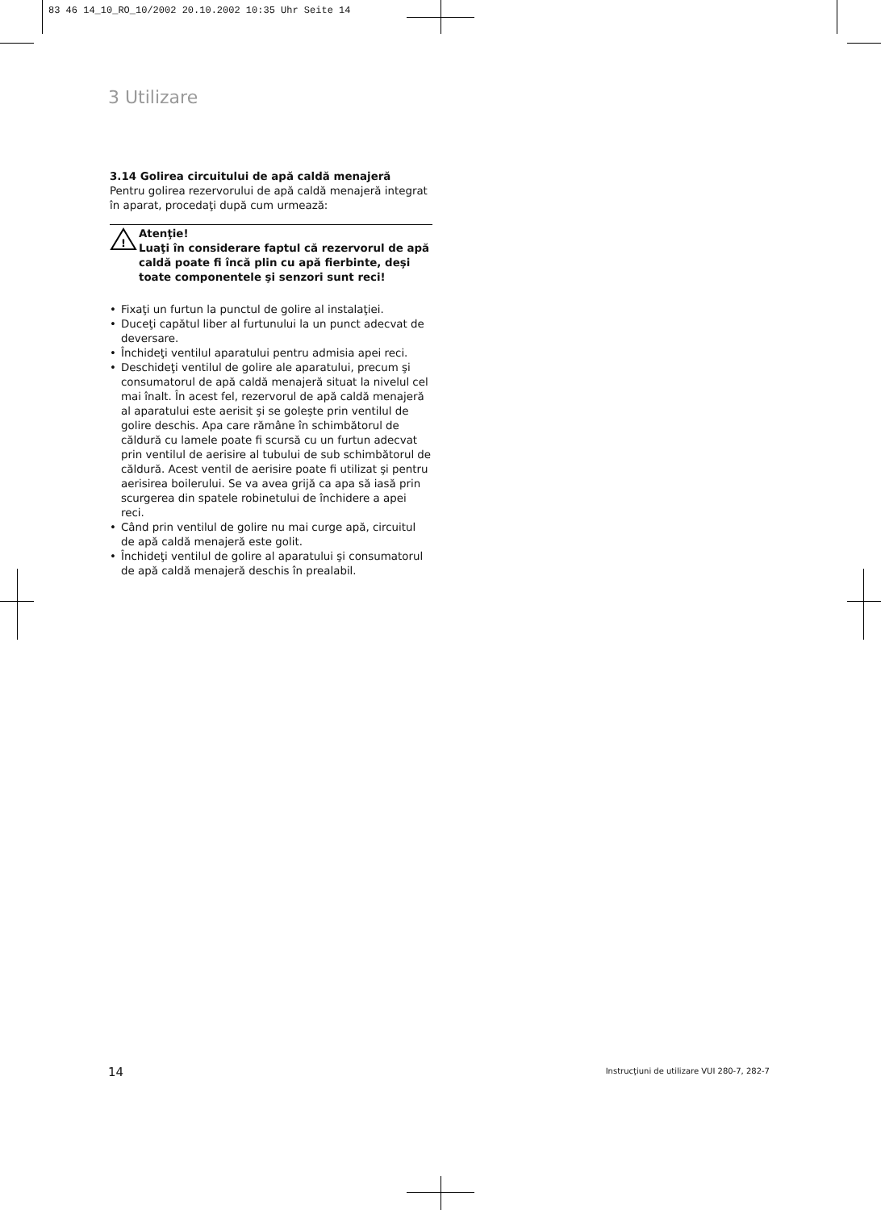83 46 14_10_RO_10/2002 20.10.2002 10:35 Uhr Seite 14
3 Utilizare
3.14 Golirea circuitului de apă caldă menajeră
Pentru golirea rezervorului de apă caldă menajeră integrat în aparat, procedaţi după cum urmează:
!
Atenţie!
Luaţi în considerare faptul că rezervorul de apă caldă poate fi încă plin cu apă fierbinte, deşi toate componentele şi senzori sunt reci!
• Fixaţi un furtun la punctul de golire al instalaţiei.
• Duceţi capătul liber al furtunului la un punct adecvat de deversare.
• Închideţi ventilul aparatului pentru admisia apei reci.
• Deschideţi ventilul de golire ale aparatului, precum şi consumatorul de apă caldă menajeră situat la nivelul cel mai înalt. În acest fel, rezervorul de apă caldă menajeră al aparatului este aerisit şi se goleşte prin ventilul de golire deschis. Apa care rămâne în schimbătorul de căldură cu lamele poate fi scursă cu un furtun adecvat prin ventilul de aerisire al tubului de sub schimbătorul de căldură. Acest ventil de aerisire poate fi utilizat şi pentru aerisirea boilerului. Se va avea grijă ca apa să iasă prin scurgerea din spatele robinetului de închidere a apei reci.
• Când prin ventilul de golire nu mai curge apă, circuitul de apă caldă menajeră este golit.
• Închideţi ventilul de golire al aparatului şi consumatorul de apă caldă menajeră deschis în prealabil.
14
Instrucţiuni de utilizare VUI 280-7, 282-7